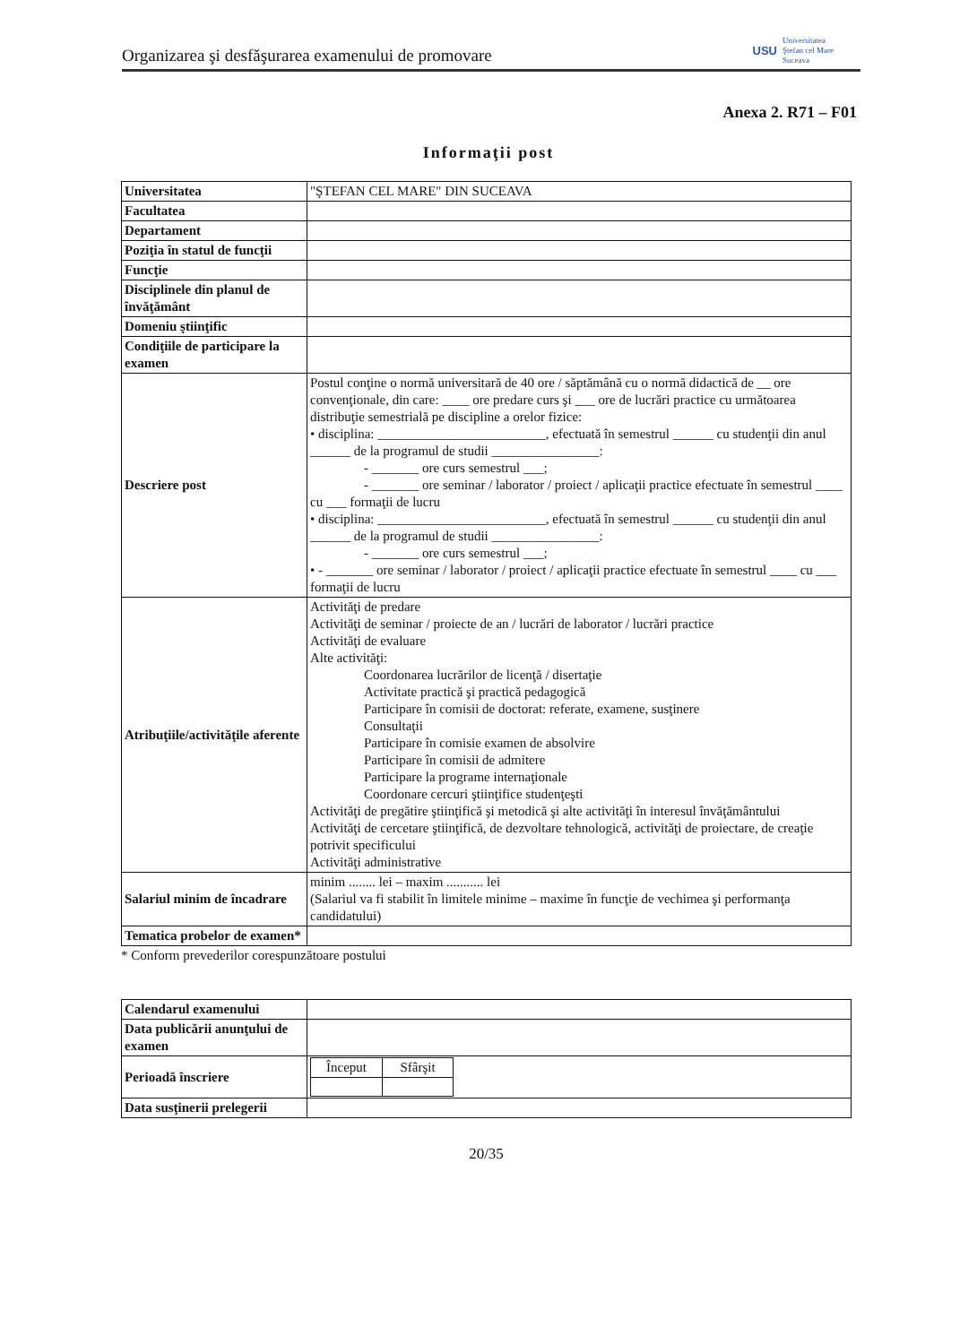Organizarea şi desfăşurarea examenului de promovare USU Universitatea
Ştefan cel Mare
Suceava
Anexa 2. R71 – F01
Informaţii post
| Universitatea | "ŞTEFAN CEL MARE" DIN SUCEAVA |
| Facultatea | |
| Departament | |
| Poziţia în statul de funcţii | |
| Funcţie | |
| Disciplinele din planul de învăţământ | |
| Domeniu ştiinţific | |
| Condiţiile de participare la examen | |
| Descriere post | Postul conţine o normă universitară de 40 ore / săptămână cu o normă didactică de __ ore convenţionale, din care: ____ ore predare curs şi ___ ore de lucrări practice cu următoarea distribuţie semestrială pe discipline a orelor fizice: • disciplina: _________________________, efectuată în semestrul ______ cu studenţii din anul ______ de la programul de studii ________________: - _______ ore curs semestrul ___; - _______ ore seminar / laborator / proiect / aplicaţii practice efectuate în semestrul ____ cu ___ formaţii de lucru • disciplina: _________________________, efectuată în semestrul ______ cu studenţii din anul ______ de la programul de studii ________________: - _______ ore curs semestrul ___; • - _______ ore seminar / laborator / proiect / aplicaţii practice efectuate în semestrul ____ cu ___ formaţii de lucru |
| Atribuţiile/activităţile aferente | Activităţi de predare Activităţi de seminar / proiecte de an / lucrări de laborator / lucrări practice Activităţi de evaluare Alte activităţi: Coordonarea lucrărilor de licenţă / disertaţie Activitate practică şi practică pedagogică Participare în comisii de doctorat: referate, examene, susţinere Consultaţii Participare în comisie examen de absolvire Participare în comisii de admitere Participare la programe internaţionale Coordonare cercuri ştiinţifice studenţeşti Activităţi de pregătire ştiinţifică şi metodică şi alte activităţi în interesul învăţământului Activităţi de cercetare ştiinţifică, de dezvoltare tehnologică, activităţi de proiectare, de creaţie potrivit specificului Activităţi administrative |
| Salariul minim de încadrare | minim ........ lei – maxim ........... lei (Salariul va fi stabilit în limitele minime – maxime în funcţie de vechimea şi performanţa candidatului) |
| Tematica probelor de examen* | |
* Conform prevederilor corespunzătoare postului
| Calendarul examenului | |
| Data publicării anunţului de examen | |
| Perioadă înscriere | / Început / Sfârşit / |
| Data susţinerii prelegerii | |
20/35